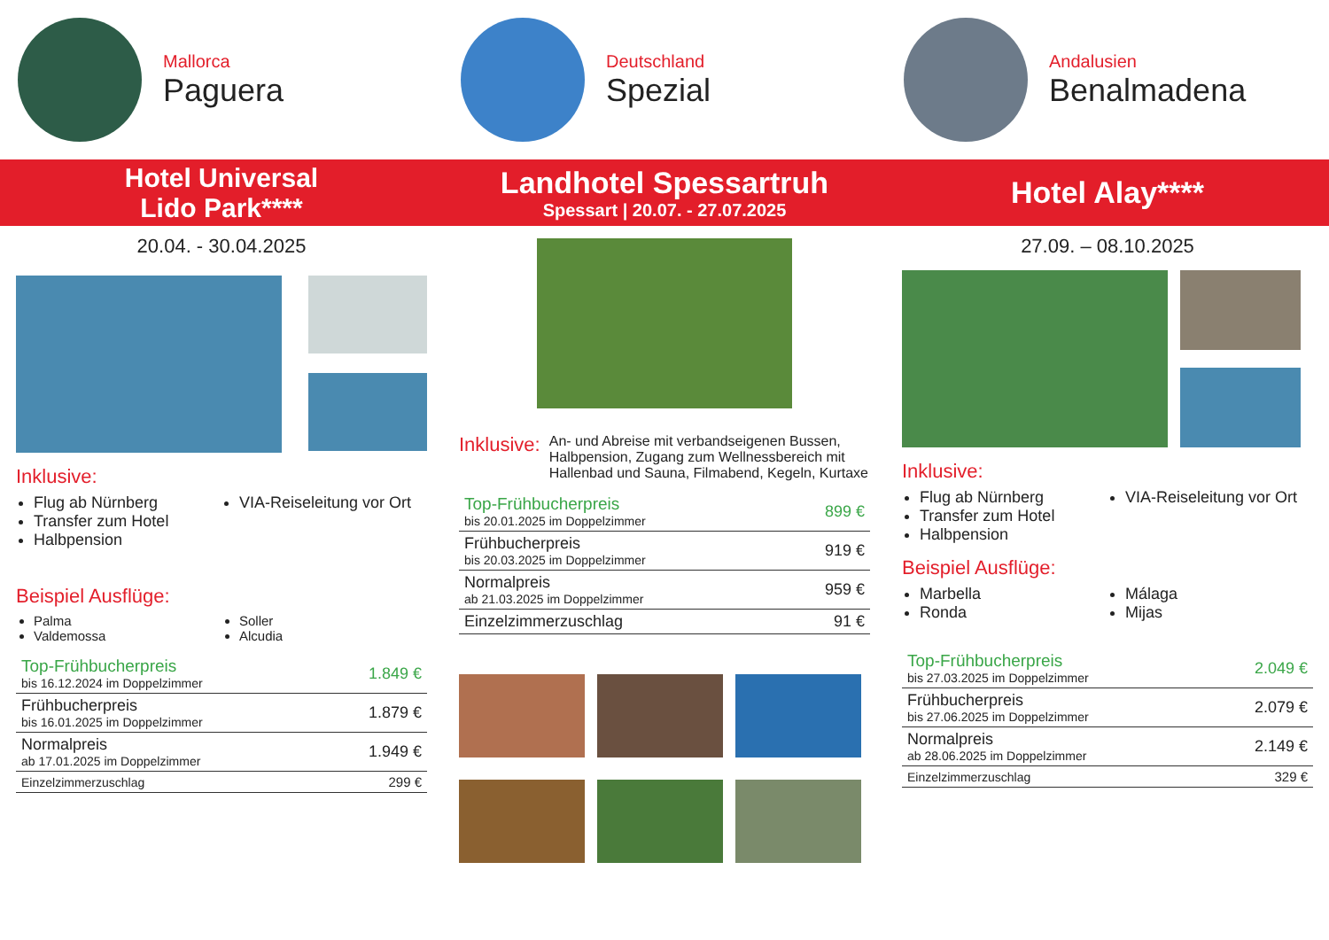Mallorca
Paguera
Deutschland
Spezial
Andalusien
Benalmadena
Hotel Universal
Lido Park****
Landhotel Spessartruh
Spessart | 20.07. - 27.07.2025
Hotel Alay****
20.04. - 30.04.2025
Inklusive:
Flug ab Nürnberg
Transfer zum Hotel
Halbpension
VIA-Reiseleitung vor Ort
Beispiel Ausflüge:
Palma
Valdemossa
Soller
Alcudia
| Top-Frühbucherpreis bis 16.12.2024 im Doppelzimmer | 1.849 € |
| Frühbucherpreis bis 16.01.2025 im Doppelzimmer | 1.879 € |
| Normalpreis ab 17.01.2025 im Doppelzimmer | 1.949 € |
| Einzelzimmerzuschlag | 299 € |
Inklusive:
An- und Abreise mit verbandseigenen Bussen, Halbpension, Zugang zum Wellnessbereich mit Hallenbad und Sauna, Filmabend, Kegeln, Kurtaxe
| Top-Frühbucherpreis bis 20.01.2025 im Doppelzimmer | 899 € |
| Frühbucherpreis bis 20.03.2025 im Doppelzimmer | 919 € |
| Normalpreis ab 21.03.2025 im Doppelzimmer | 959 € |
| Einzelzimmerzuschlag | 91 € |
27.09. – 08.10.2025
Inklusive:
Flug ab Nürnberg
Transfer zum Hotel
Halbpension
VIA-Reiseleitung vor Ort
Beispiel Ausflüge:
Marbella
Ronda
Málaga
Mijas
| Top-Frühbucherpreis bis 27.03.2025 im Doppelzimmer | 2.049 € |
| Frühbucherpreis bis 27.06.2025 im Doppelzimmer | 2.079 € |
| Normalpreis ab 28.06.2025 im Doppelzimmer | 2.149 € |
| Einzelzimmerzuschlag | 329 € |